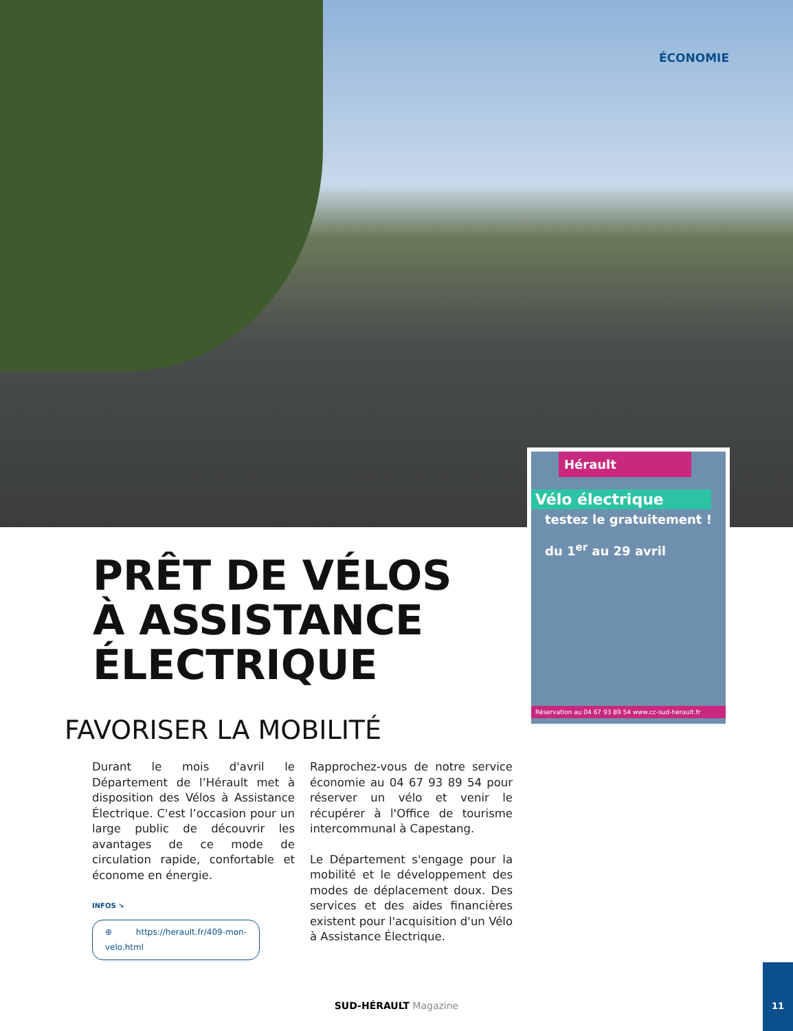ÉCONOMIE
Hérault
Vélo électrique
testez le gratuitement !
du 1<sup>er</sup> au 29 avril
Réservation au 04 67 93 89 54 www.cc-sud-herault.fr
PRÊT DE VÉLOS
À ASSISTANCE
ÉLECTRIQUE
FAVORISER LA MOBILITÉ
Durant le mois d'avril le Département de l’Hérault met à disposition des Vélos à Assistance Électrique. C'est l’occasion pour un large public de découvrir les avantages de ce mode de circulation rapide, confortable et économe en énergie.
INFOS ↘
⊕ https://herault.fr/409-mon-velo.html
Rapprochez-vous de notre service économie au 04 67 93 89 54 pour réserver un vélo et venir le récupérer à l'Office de tourisme intercommunal à Capestang.
Le Département s'engage pour la mobilité et le développement des modes de déplacement doux. Des services et des aides financières existent pour l'acquisition d'un Vélo à Assistance Électrique.
SUD-HÉRAULT Magazine
11